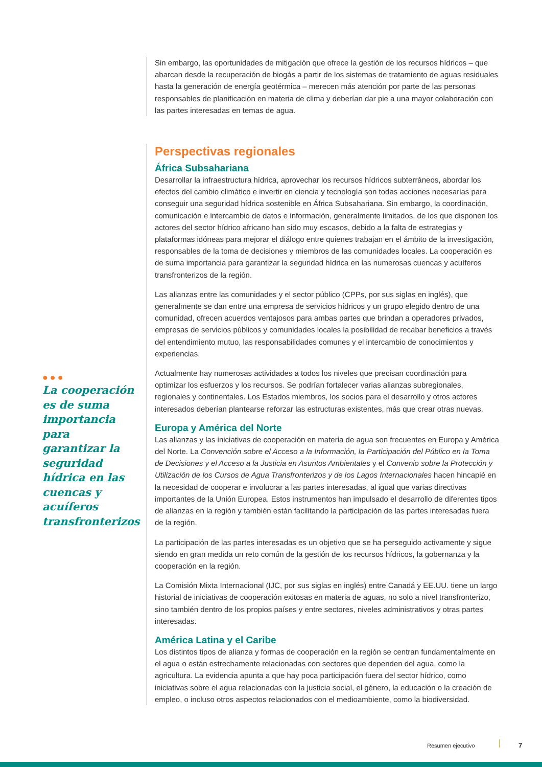Sin embargo, las oportunidades de mitigación que ofrece la gestión de los recursos hídricos – que abarcan desde la recuperación de biogás a partir de los sistemas de tratamiento de aguas residuales hasta la generación de energía geotérmica – merecen más atención por parte de las personas responsables de planificación en materia de clima y deberían dar pie a una mayor colaboración con las partes interesadas en temas de agua.
Perspectivas regionales
África Subsahariana
Desarrollar la infraestructura hídrica, aprovechar los recursos hídricos subterráneos, abordar los efectos del cambio climático e invertir en ciencia y tecnología son todas acciones necesarias para conseguir una seguridad hídrica sostenible en África Subsahariana. Sin embargo, la coordinación, comunicación e intercambio de datos e información, generalmente limitados, de los que disponen los actores del sector hídrico africano han sido muy escasos, debido a la falta de estrategias y plataformas idóneas para mejorar el diálogo entre quienes trabajan en el ámbito de la investigación, responsables de la toma de decisiones y miembros de las comunidades locales. La cooperación es de suma importancia para garantizar la seguridad hídrica en las numerosas cuencas y acuíferos transfronterizos de la región.
Las alianzas entre las comunidades y el sector público (CPPs, por sus siglas en inglés), que generalmente se dan entre una empresa de servicios hídricos y un grupo elegido dentro de una comunidad, ofrecen acuerdos ventajosos para ambas partes que brindan a operadores privados, empresas de servicios públicos y comunidades locales la posibilidad de recabar beneficios a través del entendimiento mutuo, las responsabilidades comunes y el intercambio de conocimientos y experiencias.
Actualmente hay numerosas actividades a todos los niveles que precisan coordinación para optimizar los esfuerzos y los recursos. Se podrían fortalecer varias alianzas subregionales, regionales y continentales. Los Estados miembros, los socios para el desarrollo y otros actores interesados deberían plantearse reforzar las estructuras existentes, más que crear otras nuevas.
Europa y América del Norte
Las alianzas y las iniciativas de cooperación en materia de agua son frecuentes en Europa y América del Norte. La Convención sobre el Acceso a la Información, la Participación del Público en la Toma de Decisiones y el Acceso a la Justicia en Asuntos Ambientales y el Convenio sobre la Protección y Utilización de los Cursos de Agua Transfronterizos y de los Lagos Internacionales hacen hincapié en la necesidad de cooperar e involucrar a las partes interesadas, al igual que varias directivas importantes de la Unión Europea. Estos instrumentos han impulsado el desarrollo de diferentes tipos de alianzas en la región y también están facilitando la participación de las partes interesadas fuera de la región.
La participación de las partes interesadas es un objetivo que se ha perseguido activamente y sigue siendo en gran medida un reto común de la gestión de los recursos hídricos, la gobernanza y la cooperación en la región.
La Comisión Mixta Internacional (IJC, por sus siglas en inglés) entre Canadá y EE.UU. tiene un largo historial de iniciativas de cooperación exitosas en materia de aguas, no solo a nivel transfronterizo, sino también dentro de los propios países y entre sectores, niveles administrativos y otras partes interesadas.
América Latina y el Caribe
Los distintos tipos de alianza y formas de cooperación en la región se centran fundamentalmente en el agua o están estrechamente relacionadas con sectores que dependen del agua, como la agricultura. La evidencia apunta a que hay poca participación fuera del sector hídrico, como iniciativas sobre el agua relacionadas con la justicia social, el género, la educación o la creación de empleo, o incluso otros aspectos relacionados con el medioambiente, como la biodiversidad.
●●●
La cooperación es de suma importancia para garantizar la seguridad hídrica en las cuencas y acuíferos transfronterizos
Resumen ejecutivo 7